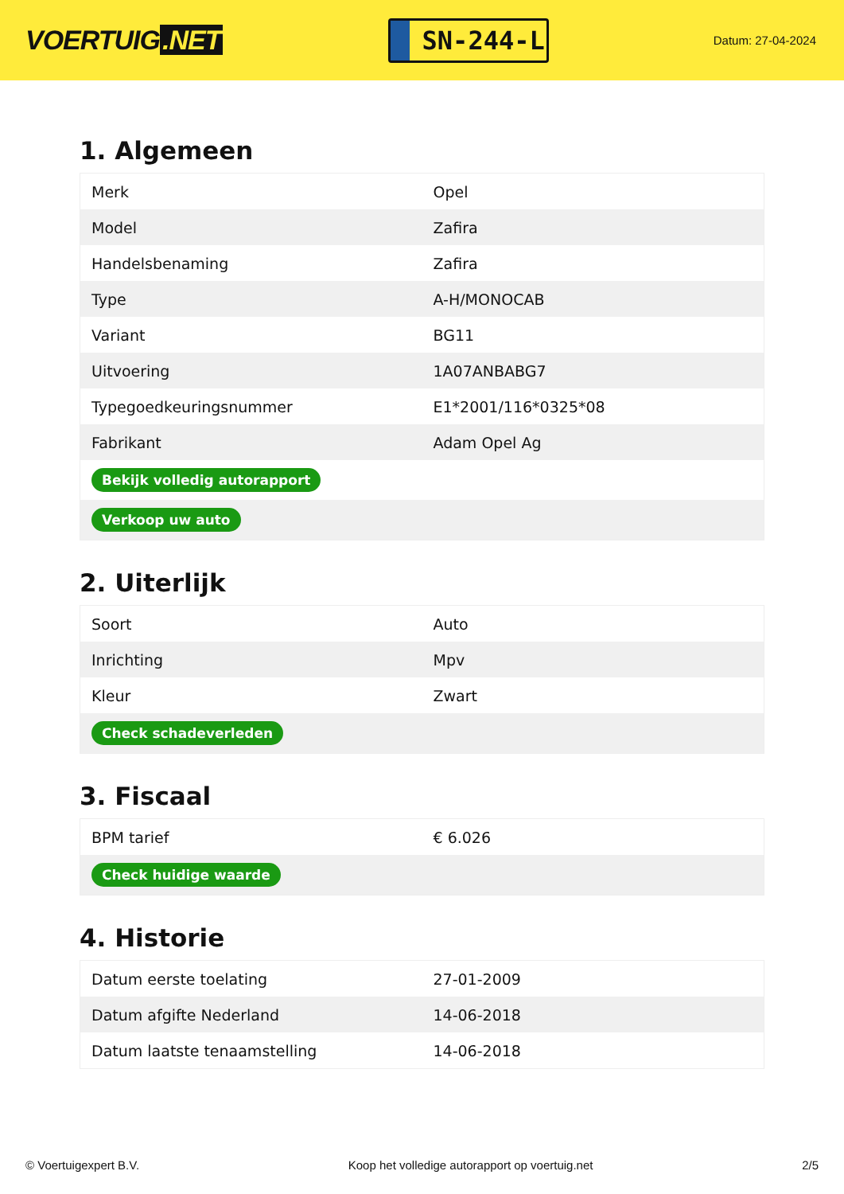VOERTUIG.NET
SN-244-L
Datum: 27-04-2024
1. Algemeen
| Merk | Opel |
| Model | Zafira |
| Handelsbenaming | Zafira |
| Type | A-H/MONOCAB |
| Variant | BG11 |
| Uitvoering | 1A07ANBABG7 |
| Typegoedkeuringsnummer | E1*2001/116*0325*08 |
| Fabrikant | Adam Opel Ag |
| Bekijk volledig autorapport | |
| Verkoop uw auto | |
2. Uiterlijk
| Soort | Auto |
| Inrichting | Mpv |
| Kleur | Zwart |
| Check schadeverleden | |
3. Fiscaal
| BPM tarief | € 6.026 |
| Check huidige waarde | |
4. Historie
| Datum eerste toelating | 27-01-2009 |
| Datum afgifte Nederland | 14-06-2018 |
| Datum laatste tenaamstelling | 14-06-2018 |
© Voertuigexpert B.V. Koop het volledige autorapport op voertuig.net 2/5